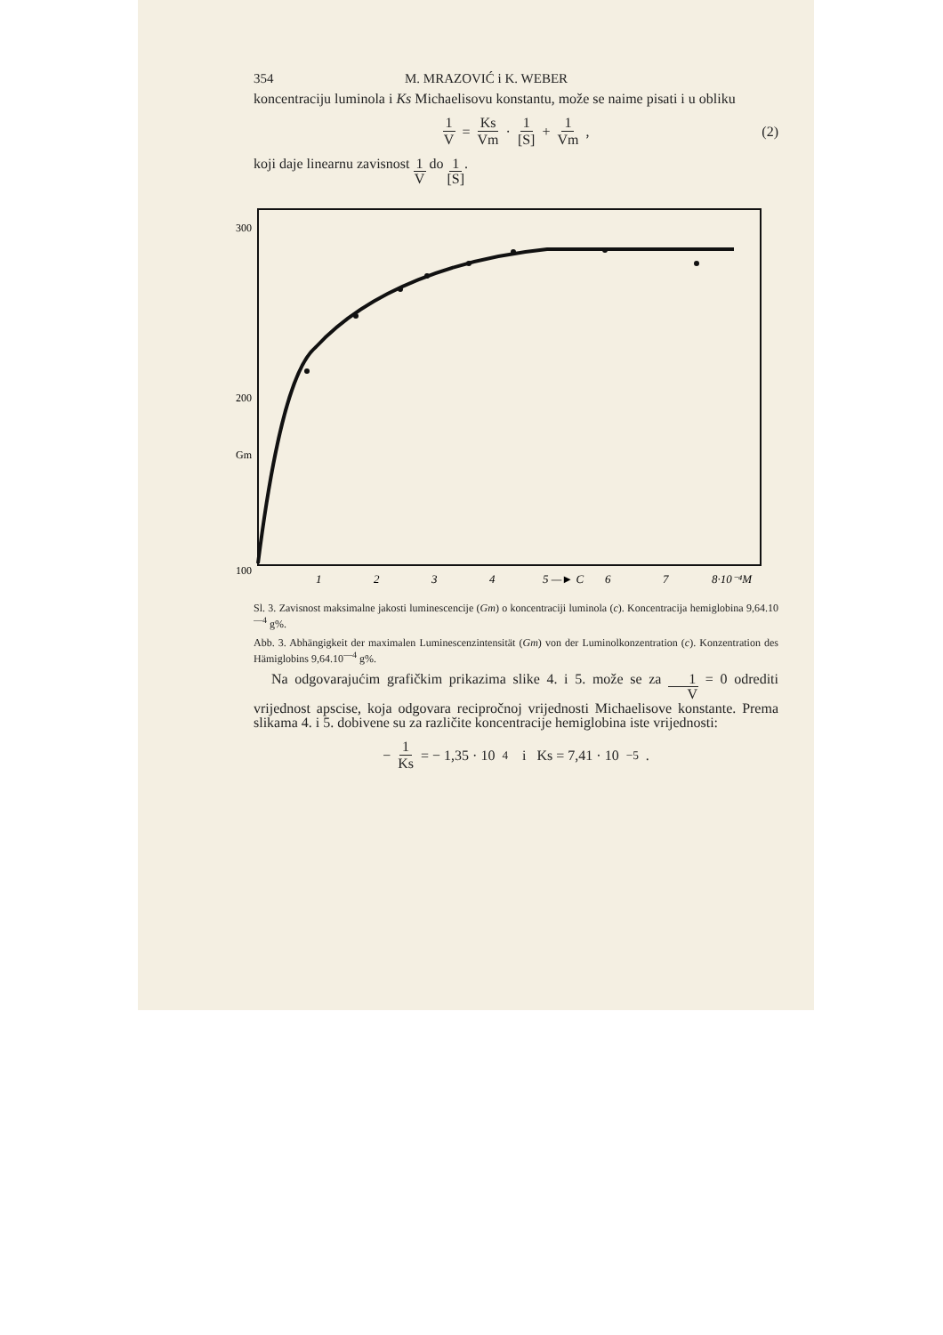354 M. MRAZOVIĆ i K. WEBER
koncentraciju luminola i Ks Michaelisovu konstantu, može se naime pisati i u obliku
1 V = Ks Vm · 1 [S] + 1 Vm, (2)
koji daje linearnu zavisnost 1 V do 1 [S].
300
200
Gm
100
1
2
3
4
5 —► C
6
7
8·10⁻⁴M
Sl. 3. Zavisnost maksimalne jakosti luminescencije (Gm) o koncentraciji luminola (c). Koncentracija hemiglobina 9,64.10<sup>—4</sup> g%.
Abb. 3. Abhängigkeit der maximalen Luminescenzintensität (Gm) von der Luminolkonzentration (c). Konzentration des Hämiglobins 9,64.10<sup>—4</sup> g%.
Na odgovarajućim grafičkim prikazima slike 4. i 5. može se za 1 V = 0 odrediti vrijednost apscise, koja odgovara recipročnoj vrijednosti Michaelisove konstante. Prema slikama 4. i 5. dobivene su za različite koncentracije hemiglobina iste vrijednosti:
− 1 Ks = − 1,35 · 10<sup>4</sup> i Ks = 7,41 · 10<sup>−5</sup>.